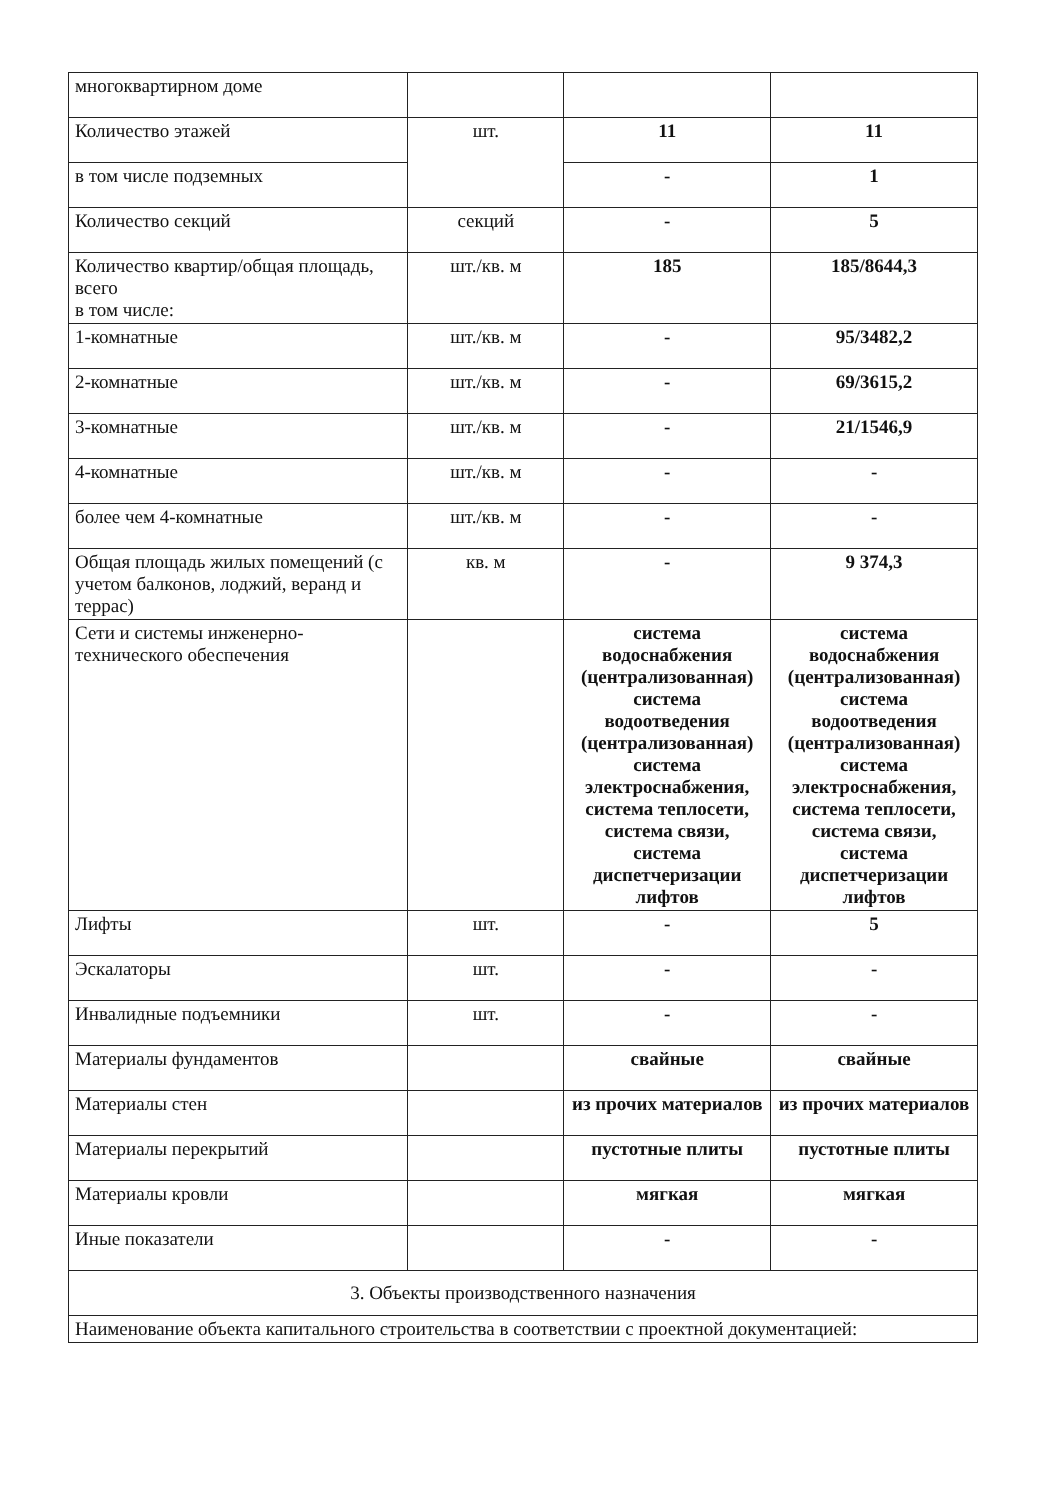| многоквартирном доме | | | |
| Количество этажей | шт. | 11 | 11 |
| в том числе подземных | | - | 1 |
| Количество секций | секций | - | 5 |
| Количество квартир/общая площадь, всего в том числе: | шт./кв. м | 185 | 185/8644,3 |
| 1-комнатные | шт./кв. м | - | 95/3482,2 |
| 2-комнатные | шт./кв. м | - | 69/3615,2 |
| 3-комнатные | шт./кв. м | - | 21/1546,9 |
| 4-комнатные | шт./кв. м | - | - |
| более чем 4-комнатные | шт./кв. м | - | - |
| Общая площадь жилых помещений (с учетом балконов, лоджий, веранд и террас) | кв. м | - | 9 374,3 |
| Сети и системы инженерно-технического обеспечения | | система водоснабжения (централизованная) система водоотведения (централизованная) система электроснабжения, система теплосети, система связи, система диспетчеризации лифтов | система водоснабжения (централизованная) система водоотведения (централизованная) система электроснабжения, система теплосети, система связи, система диспетчеризации лифтов |
| Лифты | шт. | - | 5 |
| Эскалаторы | шт. | - | - |
| Инвалидные подъемники | шт. | - | - |
| Материалы фундаментов | | свайные | свайные |
| Материалы стен | | из прочих материалов | из прочих материалов |
| Материалы перекрытий | | пустотные плиты | пустотные плиты |
| Материалы кровли | | мягкая | мягкая |
| Иные показатели | | - | - |
| 3. Объекты производственного назначения | | | |
| Наименование объекта капитального строительства в соответствии с проектной документацией: | | | |